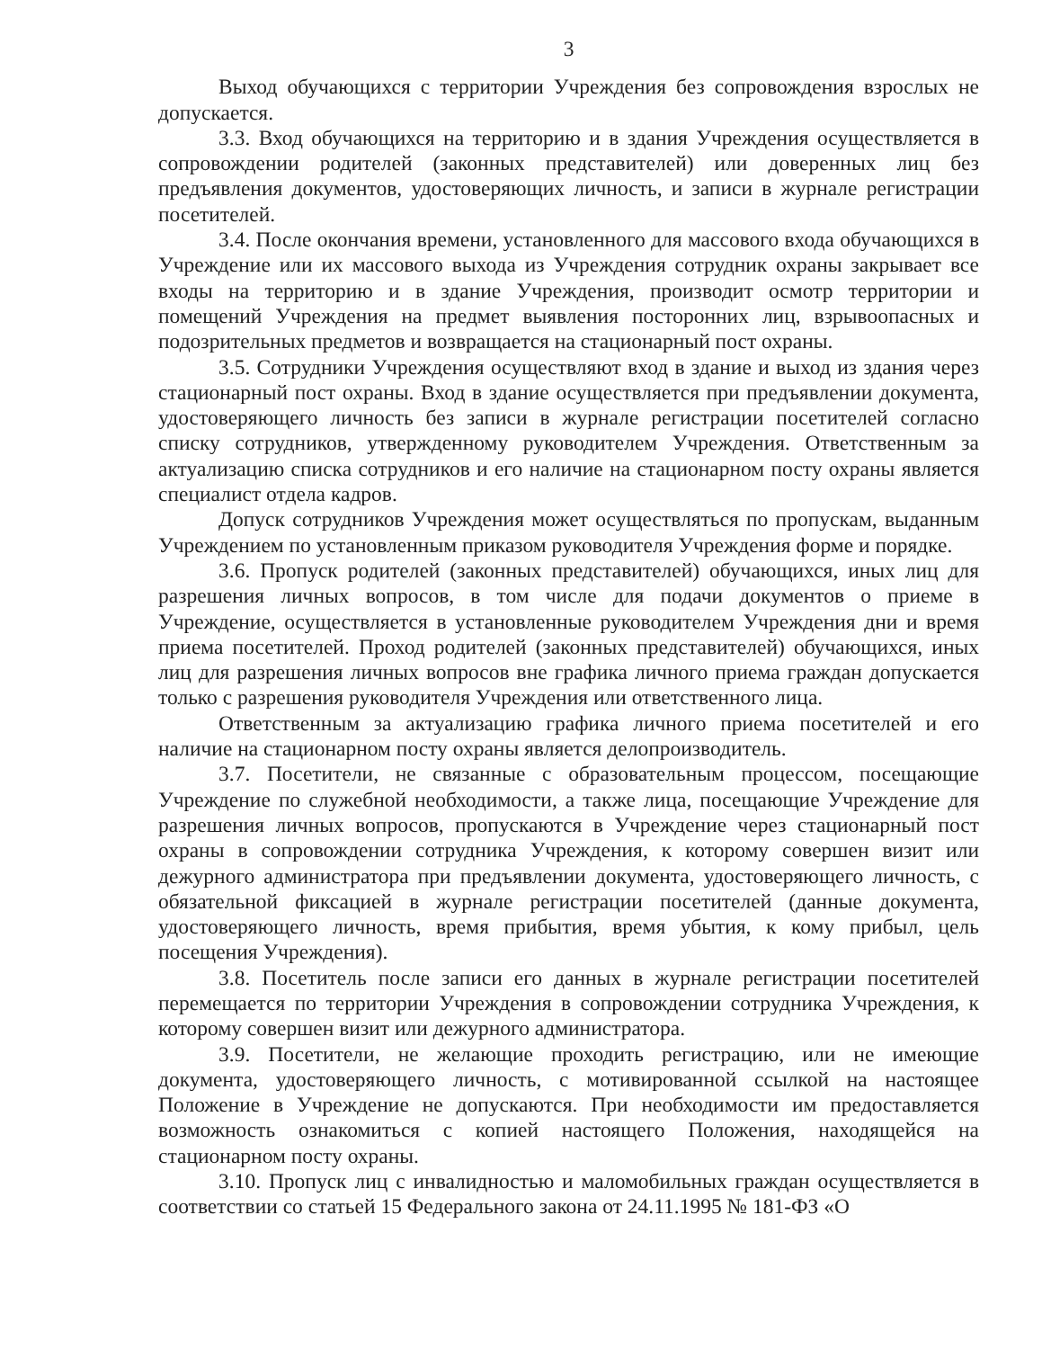3
Выход обучающихся с территории Учреждения без сопровождения взрослых не допускается.
3.3. Вход обучающихся на территорию и в здания Учреждения осуществляется в сопровождении родителей (законных представителей) или доверенных лиц без предъявления документов, удостоверяющих личность, и записи в журнале регистрации посетителей.
3.4. После окончания времени, установленного для массового входа обучающихся в Учреждение или их массового выхода из Учреждения сотрудник охраны закрывает все входы на территорию и в здание Учреждения, производит осмотр территории и помещений Учреждения на предмет выявления посторонних лиц, взрывоопасных и подозрительных предметов и возвращается на стационарный пост охраны.
3.5. Сотрудники Учреждения осуществляют вход в здание и выход из здания через стационарный пост охраны. Вход в здание осуществляется при предъявлении документа, удостоверяющего личность без записи в журнале регистрации посетителей согласно списку сотрудников, утвержденному руководителем Учреждения. Ответственным за актуализацию списка сотрудников и его наличие на стационарном посту охраны является специалист отдела кадров.
Допуск сотрудников Учреждения может осуществляться по пропускам, выданным Учреждением по установленным приказом руководителя Учреждения форме и порядке.
3.6. Пропуск родителей (законных представителей) обучающихся, иных лиц для разрешения личных вопросов, в том числе для подачи документов о приеме в Учреждение, осуществляется в установленные руководителем Учреждения дни и время приема посетителей. Проход родителей (законных представителей) обучающихся, иных лиц для разрешения личных вопросов вне графика личного приема граждан допускается только с разрешения руководителя Учреждения или ответственного лица.
Ответственным за актуализацию графика личного приема посетителей и его наличие на стационарном посту охраны является делопроизводитель.
3.7. Посетители, не связанные с образовательным процессом, посещающие Учреждение по служебной необходимости, а также лица, посещающие Учреждение для разрешения личных вопросов, пропускаются в Учреждение через стационарный пост охраны в сопровождении сотрудника Учреждения, к которому совершен визит или дежурного администратора при предъявлении документа, удостоверяющего личность, с обязательной фиксацией в журнале регистрации посетителей (данные документа, удостоверяющего личность, время прибытия, время убытия, к кому прибыл, цель посещения Учреждения).
3.8. Посетитель после записи его данных в журнале регистрации посетителей перемещается по территории Учреждения в сопровождении сотрудника Учреждения, к которому совершен визит или дежурного администратора.
3.9. Посетители, не желающие проходить регистрацию, или не имеющие документа, удостоверяющего личность, с мотивированной ссылкой на настоящее Положение в Учреждение не допускаются. При необходимости им предоставляется возможность ознакомиться с копией настоящего Положения, находящейся на стационарном посту охраны.
3.10. Пропуск лиц с инвалидностью и маломобильных граждан осуществляется в соответствии со статьей 15 Федерального закона от 24.11.1995 № 181-ФЗ «О